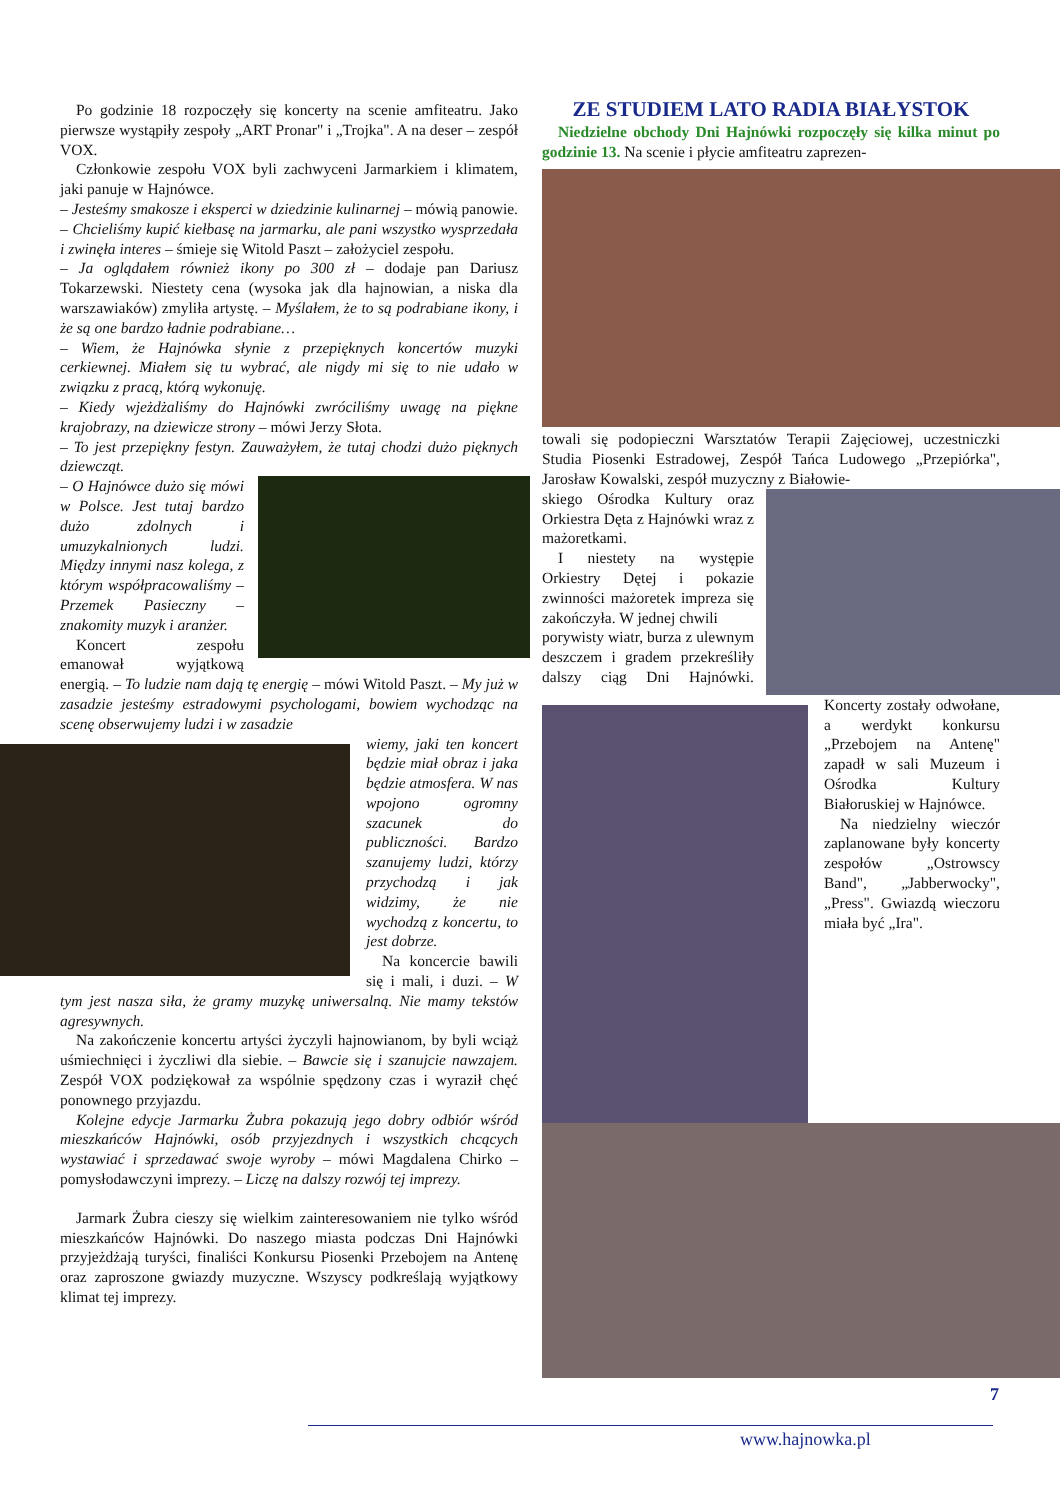Po godzinie 18 rozpoczęły się koncerty na scenie amfiteatru. Jako pierwsze wystąpiły zespoły „ART Pronar" i „Trojka". A na deser – zespół VOX.
Członkowie zespołu VOX byli zachwyceni Jarmarkiem i klimatem, jaki panuje w Hajnówce.
– Jesteśmy smakosze i eksperci w dziedzinie kulinarnej – mówią panowie. – Chcieliśmy kupić kiełbasę na jarmarku, ale pani wszystko wysprzedała i zwinęła interes – śmieje się Witold Paszt – założyciel zespołu.
– Ja oglądałem również ikony po 300 zł – dodaje pan Dariusz Tokarzewski. Niestety cena (wysoka jak dla hajnowian, a niska dla warszawiaków) zmyliła artystę. – Myślałem, że to są podrabiane ikony, i że są one bardzo ładnie podrabiane…
– Wiem, że Hajnówka słynie z przepięknych koncertów muzyki cerkiewnej. Miałem się tu wybrać, ale nigdy mi się to nie udało w związku z pracą, którą wykonuję.
– Kiedy wjeżdżaliśmy do Hajnówki zwróciliśmy uwagę na piękne krajobrazy, na dziewicze strony – mówi Jerzy Słota.
– To jest przepiękny festyn. Zauważyłem, że tutaj chodzi dużo pięknych dziewcząt.
– O Hajnówce dużo się mówi w Polsce. Jest tutaj bardzo dużo zdolnych i umuzykalnionych ludzi. Między innymi nasz kolega, z którym współpracowaliśmy – Przemek Pasieczny – znakomity muzyk i aranżer.
Koncert zespołu emanował wyjątkową energią. – To ludzie nam dają tę energię – mówi Witold Paszt. – My już w zasadzie jesteśmy estradowymi psychologami, bowiem wychodząc na scenę obserwujemy ludzi i w zasadzie
wiemy, jaki ten koncert będzie miał obraz i jaka będzie atmosfera. W nas wpojono ogromny szacunek do publiczności. Bardzo szanujemy ludzi, którzy przychodzą i jak widzimy, że nie wychodzą z koncertu, to jest dobrze.
Na koncercie bawili się i mali, i duzi. – W tym jest nasza siła, że gramy muzykę uniwersalną. Nie mamy tekstów agresywnych.
Na zakończenie koncertu artyści życzyli hajnowianom, by byli wciąż uśmiechnięci i życzliwi dla siebie. – Bawcie się i szanujcie nawzajem. Zespół VOX podziękował za wspólnie spędzony czas i wyraził chęć ponownego przyjazdu.
Kolejne edycje Jarmarku Żubra pokazują jego dobry odbiór wśród mieszkańców Hajnówki, osób przyjezdnych i wszystkich chcących wystawiać i sprzedawać swoje wyroby – mówi Magdalena Chirko – pomysłodawczyni imprezy. – Liczę na dalszy rozwój tej imprezy.
Jarmark Żubra cieszy się wielkim zainteresowaniem nie tylko wśród mieszkańców Hajnówki. Do naszego miasta podczas Dni Hajnówki przyjeżdżają turyści, finaliści Konkursu Piosenki Przebojem na Antenę oraz zaproszone gwiazdy muzyczne. Wszyscy podkreślają wyjątkowy klimat tej imprezy.
ZE STUDIEM LATO RADIA BIAŁYSTOK
Niedzielne obchody Dni Hajnówki rozpoczęły się kilka minut po godzinie 13. Na scenie i płycie amfiteatru zaprezen-
towali się podopieczni Warsztatów Terapii Zajęciowej, uczestniczki Studia Piosenki Estradowej, Zespół Tańca Ludowego „Przepiórka", Jarosław Kowalski, zespół muzyczny z Białowie-
skiego Ośrodka Kultury oraz Orkiestra Dęta z Hajnówki wraz z mażoretkami.
I niestety na występie Orkiestry Dętej i pokazie zwinności mażoretek impreza się zakończyła. W jednej chwili
porywisty wiatr, burza z ulewnym deszczem i gradem przekreśliły dalszy ciąg Dni Hajnówki. Koncerty zostały odwołane, a werdykt konkursu „Przebojem na Antenę" zapadł w sali Muzeum i Ośrodka Kultury Białoruskiej w Hajnówce.
Na niedzielny wieczór zaplanowane były koncerty zespołów „Ostrowscy Band", „Jabberwocky", „Press". Gwiazdą wieczoru miała być „Ira".
7
www.hajnowka.pl